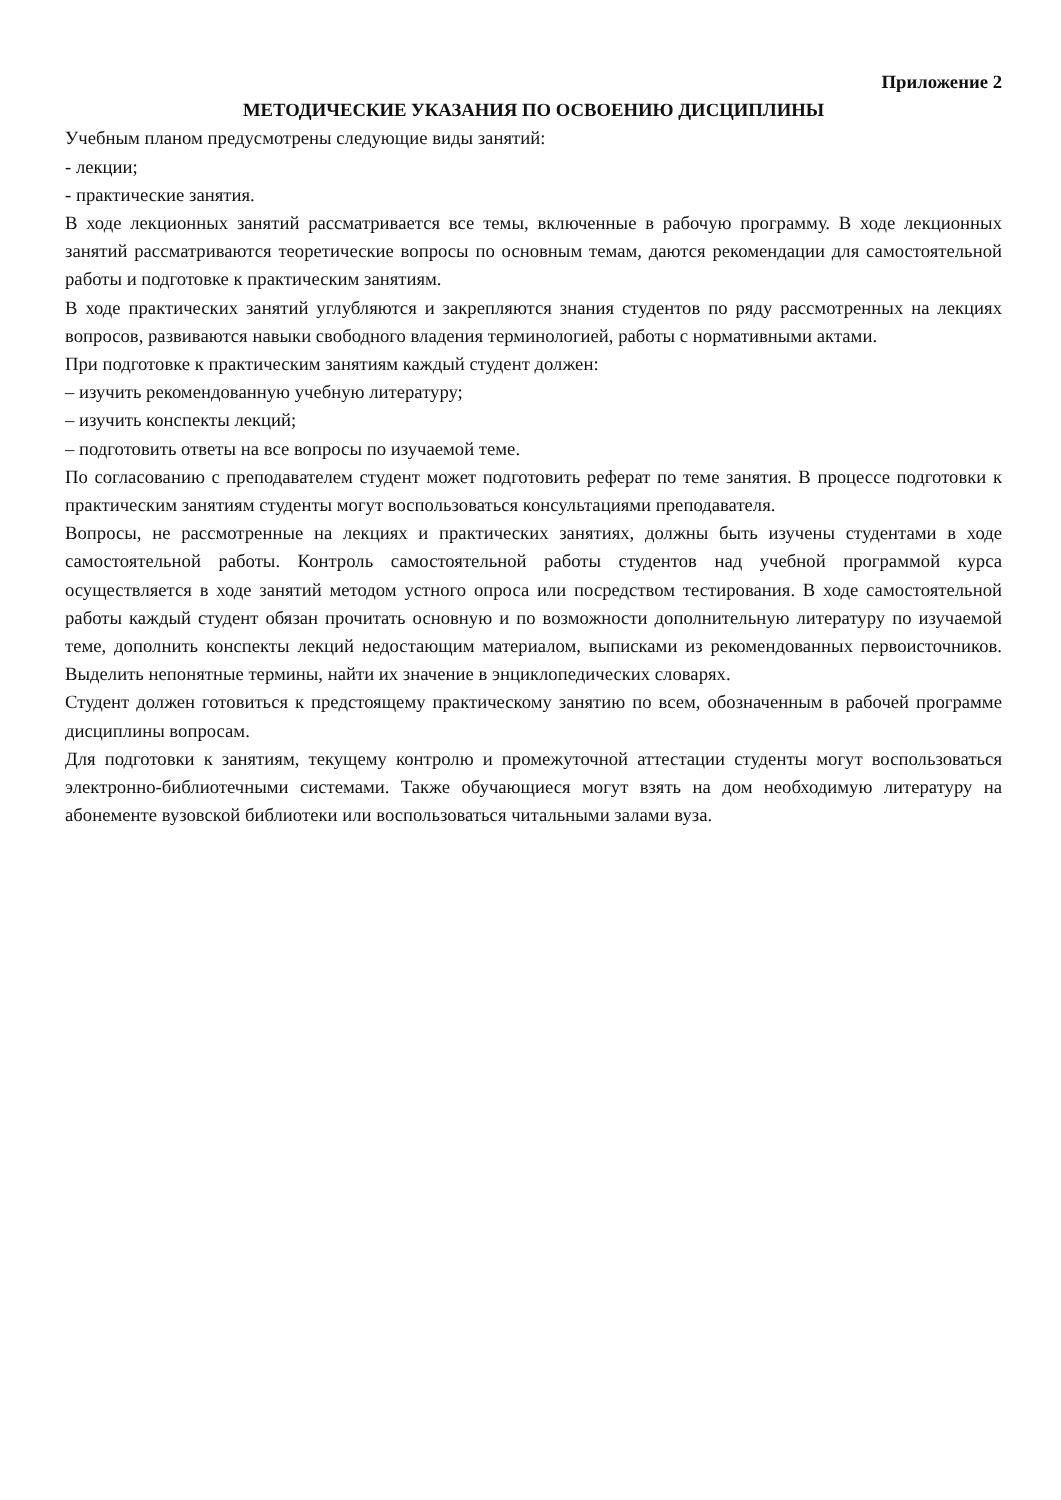Приложение 2
МЕТОДИЧЕСКИЕ УКАЗАНИЯ ПО ОСВОЕНИЮ ДИСЦИПЛИНЫ
Учебным планом предусмотрены следующие виды занятий:
- лекции;
- практические занятия.
В ходе лекционных занятий рассматривается все темы, включенные в рабочую программу. В ходе лекционных занятий рассматриваются теоретические вопросы по основным темам, даются рекомендации для самостоятельной работы и подготовке к практическим занятиям.
В ходе практических занятий углубляются и закрепляются знания студентов по ряду рассмотренных на лекциях вопросов, развиваются навыки свободного владения терминологией, работы с нормативными актами.
При подготовке к практическим занятиям каждый студент должен:
– изучить рекомендованную учебную литературу;
– изучить конспекты лекций;
– подготовить ответы на все вопросы по изучаемой теме.
По согласованию с преподавателем студент может подготовить реферат по теме занятия. В процессе подготовки к практическим занятиям студенты могут воспользоваться консультациями преподавателя.
Вопросы, не рассмотренные на лекциях и практических занятиях, должны быть изучены студентами в ходе самостоятельной работы. Контроль самостоятельной работы студентов над учебной программой курса осуществляется в ходе занятий методом устного опроса или посредством тестирования. В ходе самостоятельной работы каждый студент обязан прочитать основную и по возможности дополнительную литературу по изучаемой теме, дополнить конспекты лекций недостающим материалом, выписками из рекомендованных первоисточников. Выделить непонятные термины, найти их значение в энциклопедических словарях.
Студент должен готовиться к предстоящему практическому занятию по всем, обозначенным в рабочей программе дисциплины вопросам.
Для подготовки к занятиям, текущему контролю и промежуточной аттестации студенты могут воспользоваться электронно-библиотечными системами. Также обучающиеся могут взять на дом необходимую литературу на абонементе вузовской библиотеки или воспользоваться читальными залами вуза.